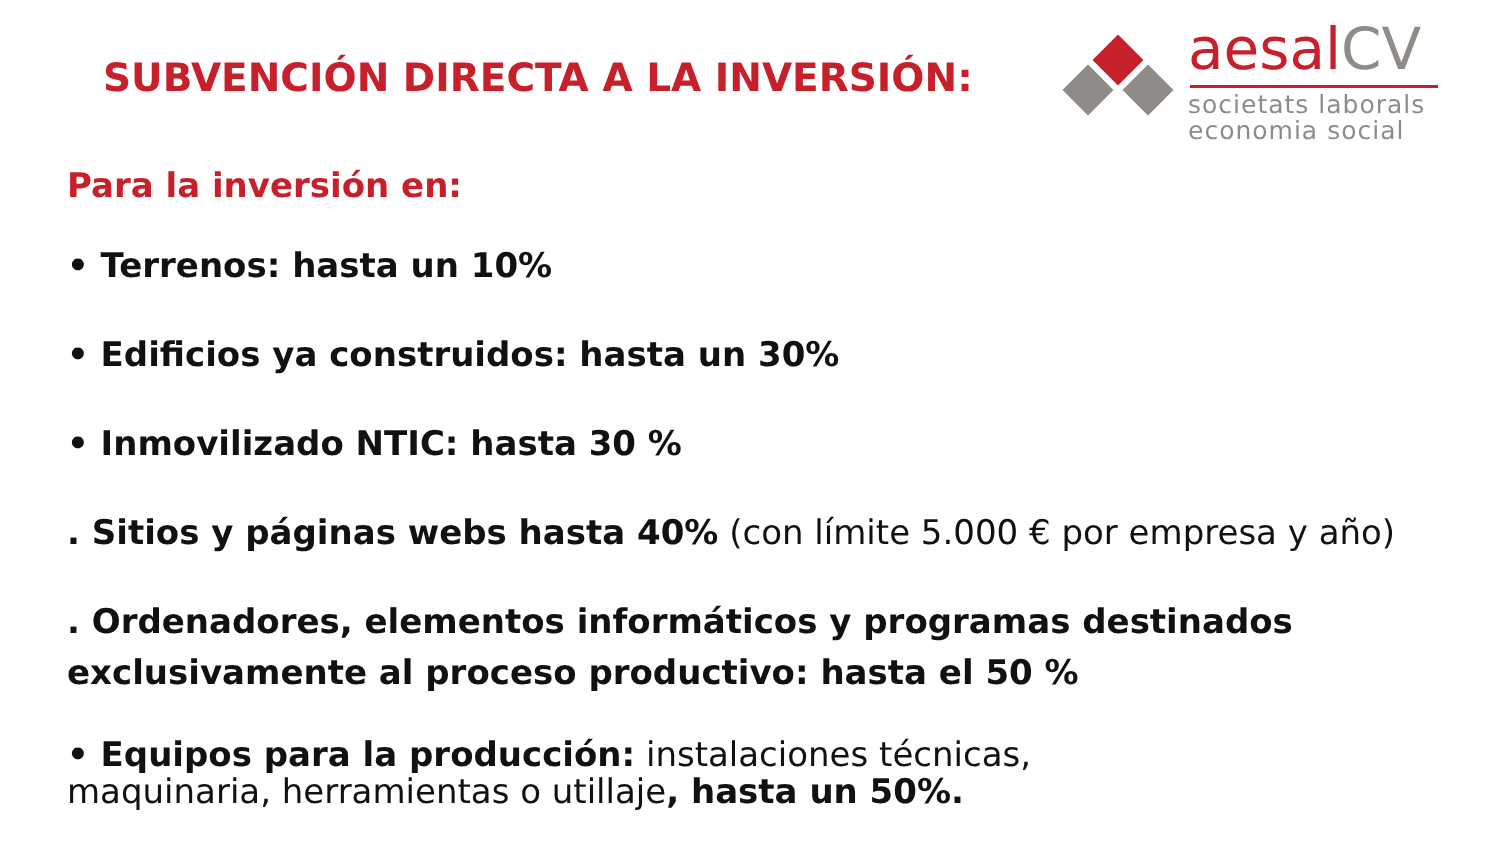SUBVENCIÓN DIRECTA A LA INVERSIÓN:
aesal CV
societats laborals
economia social
Para la inversión en:
• Terrenos: hasta un 10%
• Edificios ya construidos: hasta un 30%
• Inmovilizado NTIC: hasta 30 %
. Sitios y páginas webs hasta 40% (con límite 5.000 € por empresa y año)
. Ordenadores, elementos informáticos y programas destinados exclusivamente al proceso productivo: hasta el 50 %
• Equipos para la producción: instalaciones técnicas,
maquinaria, herramientas o utillaje, hasta un 50%.